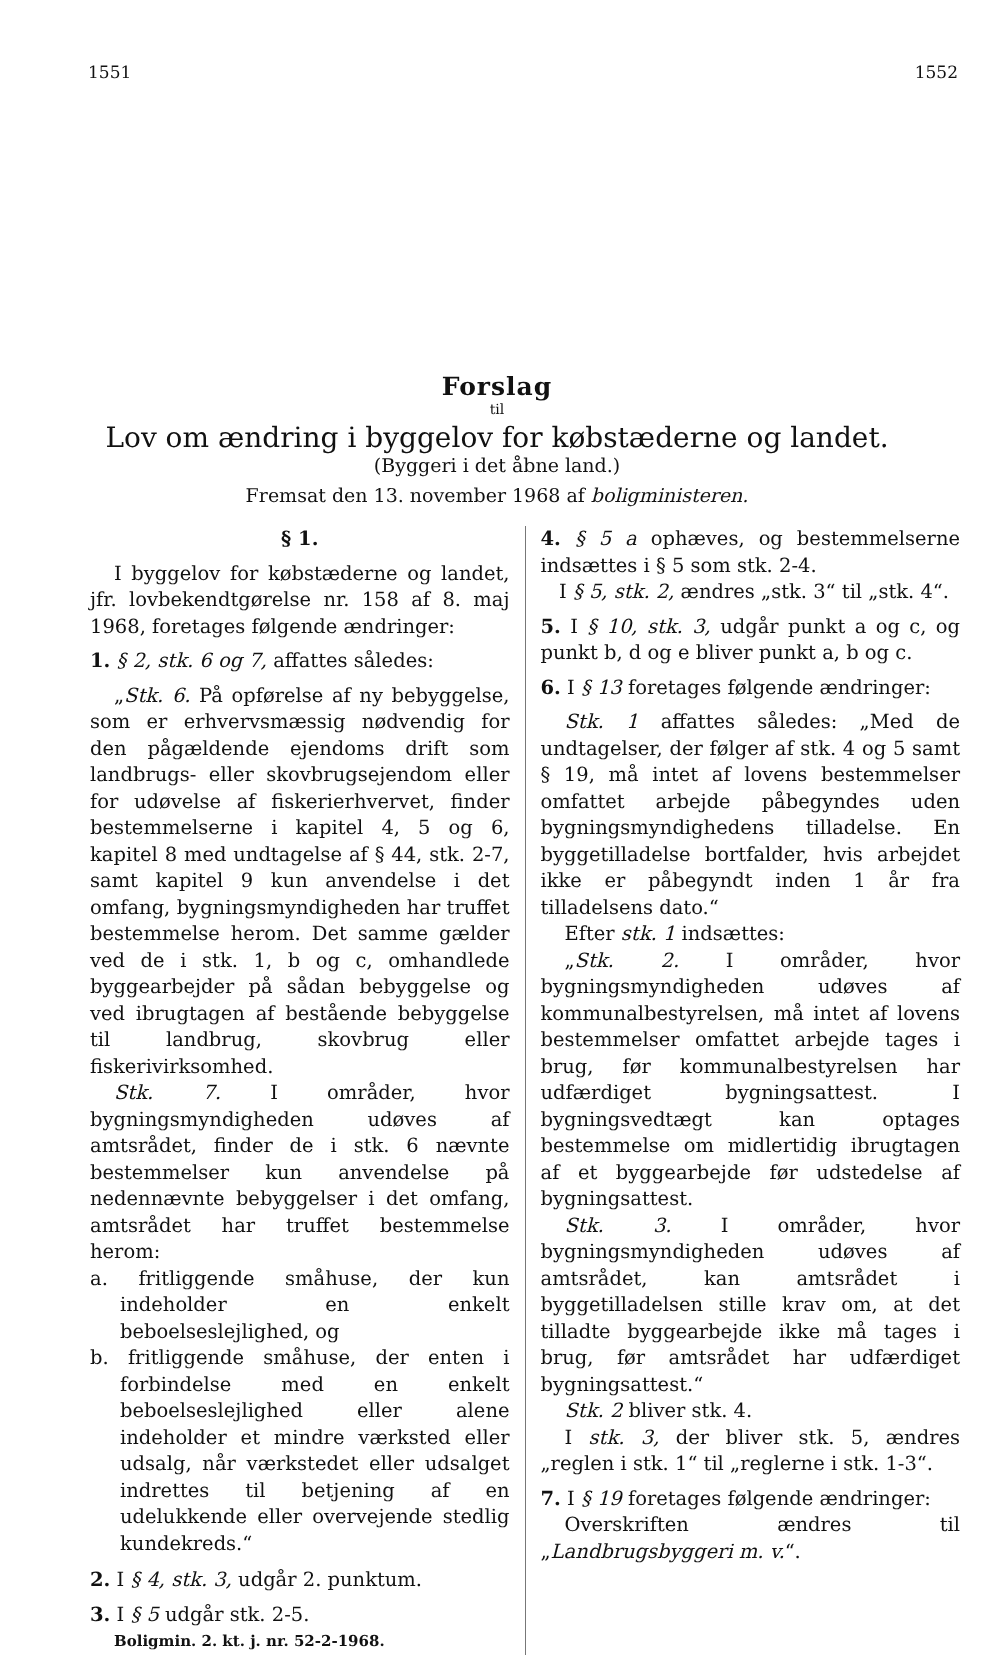1551 1552
Forslag
til
Lov om ændring i byggelov for købstæderne og landet.
(Byggeri i det åbne land.)
Fremsat den 13. november 1968 af boligministeren.
§ 1.
I byggelov for købstæderne og landet, jfr. lovbekendtgørelse nr. 158 af 8. maj 1968, foretages følgende ændringer:
1. § 2, stk. 6 og 7, affattes således:
„Stk. 6. På opførelse af ny bebyggelse, som er erhvervsmæssig nødvendig for den pågældende ejendoms drift som landbrugs- eller skovbrugsejendom eller for udøvelse af fiskerierhvervet, finder bestemmelserne i kapitel 4, 5 og 6, kapitel 8 med undtagelse af § 44, stk. 2-7, samt kapitel 9 kun anvendelse i det omfang, bygningsmyndigheden har truffet bestemmelse herom. Det samme gælder ved de i stk. 1, b og c, omhandlede byggearbejder på sådan bebyggelse og ved ibrugtagen af bestående bebyggelse til landbrug, skovbrug eller fiskerivirksomhed.
Stk. 7. I områder, hvor bygningsmyndigheden udøves af amtsrådet, finder de i stk. 6 nævnte bestemmelser kun anvendelse på nedennævnte bebyggelser i det omfang, amtsrådet har truffet bestemmelse herom:
a. fritliggende småhuse, der kun indeholder en enkelt beboelseslejlighed, og
b. fritliggende småhuse, der enten i forbindelse med en enkelt beboelseslejlighed eller alene indeholder et mindre værksted eller udsalg, når værkstedet eller udsalget indrettes til betjening af en udelukkende eller overvejende stedlig kundekreds.“
2. I § 4, stk. 3, udgår 2. punktum.
3. I § 5 udgår stk. 2-5.
Boligmin. 2. kt. j. nr. 52-2-1968.
4. § 5 a ophæves, og bestemmelserne indsættes i § 5 som stk. 2-4.
I § 5, stk. 2, ændres „stk. 3“ til „stk. 4“.
5. I § 10, stk. 3, udgår punkt a og c, og punkt b, d og e bliver punkt a, b og c.
6. I § 13 foretages følgende ændringer:
Stk. 1 affattes således: „Med de undtagelser, der følger af stk. 4 og 5 samt § 19, må intet af lovens bestemmelser omfattet arbejde påbegyndes uden bygningsmyndighedens tilladelse. En byggetilladelse bortfalder, hvis arbejdet ikke er påbegyndt inden 1 år fra tilladelsens dato.“
Efter stk. 1 indsættes:
„Stk. 2. I områder, hvor bygningsmyndigheden udøves af kommunalbestyrelsen, må intet af lovens bestemmelser omfattet arbejde tages i brug, før kommunalbestyrelsen har udfærdiget bygningsattest. I bygningsvedtægt kan optages bestemmelse om midlertidig ibrugtagen af et byggearbejde før udstedelse af bygningsattest.
Stk. 3. I områder, hvor bygningsmyndigheden udøves af amtsrådet, kan amtsrådet i byggetilladelsen stille krav om, at det tilladte byggearbejde ikke må tages i brug, før amtsrådet har udfærdiget bygningsattest.“
Stk. 2 bliver stk. 4.
I stk. 3, der bliver stk. 5, ændres „reglen i stk. 1“ til „reglerne i stk. 1-3“.
7. I § 19 foretages følgende ændringer:
Overskriften ændres til „Landbrugsbyggeri m. v.“.